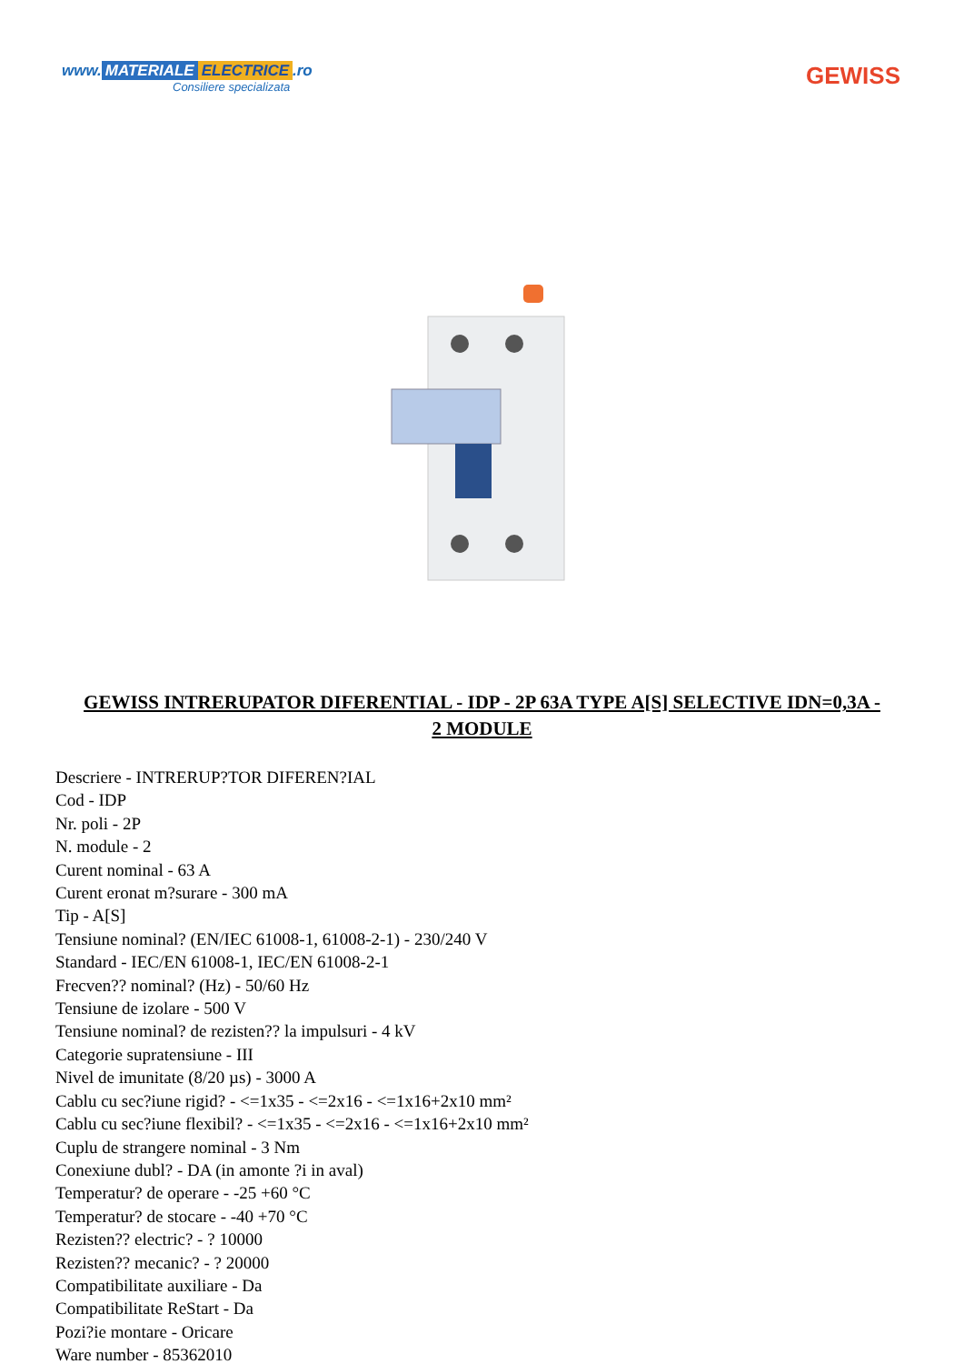www. MATERIALE ELECTRICE.ro
Consiliere specializata
GEWISS
GEWISS INTRERUPATOR DIFERENTIAL - IDP - 2P 63A TYPE A[S] SELECTIVE IDN=0,3A - 2 MODULE
Descriere - INTRERUP?TOR DIFEREN?IAL
Cod - IDP
Nr. poli - 2P
N. module - 2
Curent nominal - 63 A
Curent eronat m?surare - 300 mA
Tip - A[S]
Tensiune nominal? (EN/IEC 61008-1, 61008-2-1) - 230/240 V
Standard - IEC/EN 61008-1, IEC/EN 61008-2-1
Frecven?? nominal? (Hz) - 50/60 Hz
Tensiune de izolare - 500 V
Tensiune nominal? de rezisten?? la impulsuri - 4 kV
Categorie supratensiune - III
Nivel de imunitate (8/20 µs) - 3000 A
Cablu cu sec?iune rigid? - <=1x35 - <=2x16 - <=1x16+2x10 mm²
Cablu cu sec?iune flexibil? - <=1x35 - <=2x16 - <=1x16+2x10 mm²
Cuplu de strangere nominal - 3 Nm
Conexiune dubl? - DA (in amonte ?i in aval)
Temperatur? de operare - -25 +60 °C
Temperatur? de stocare - -40 +70 °C
Rezisten?? electric? - ? 10000
Rezisten?? mecanic? - ? 20000
Compatibilitate auxiliare - Da
Compatibilitate ReStart - Da
Pozi?ie montare - Oricare
Ware number - 85362010